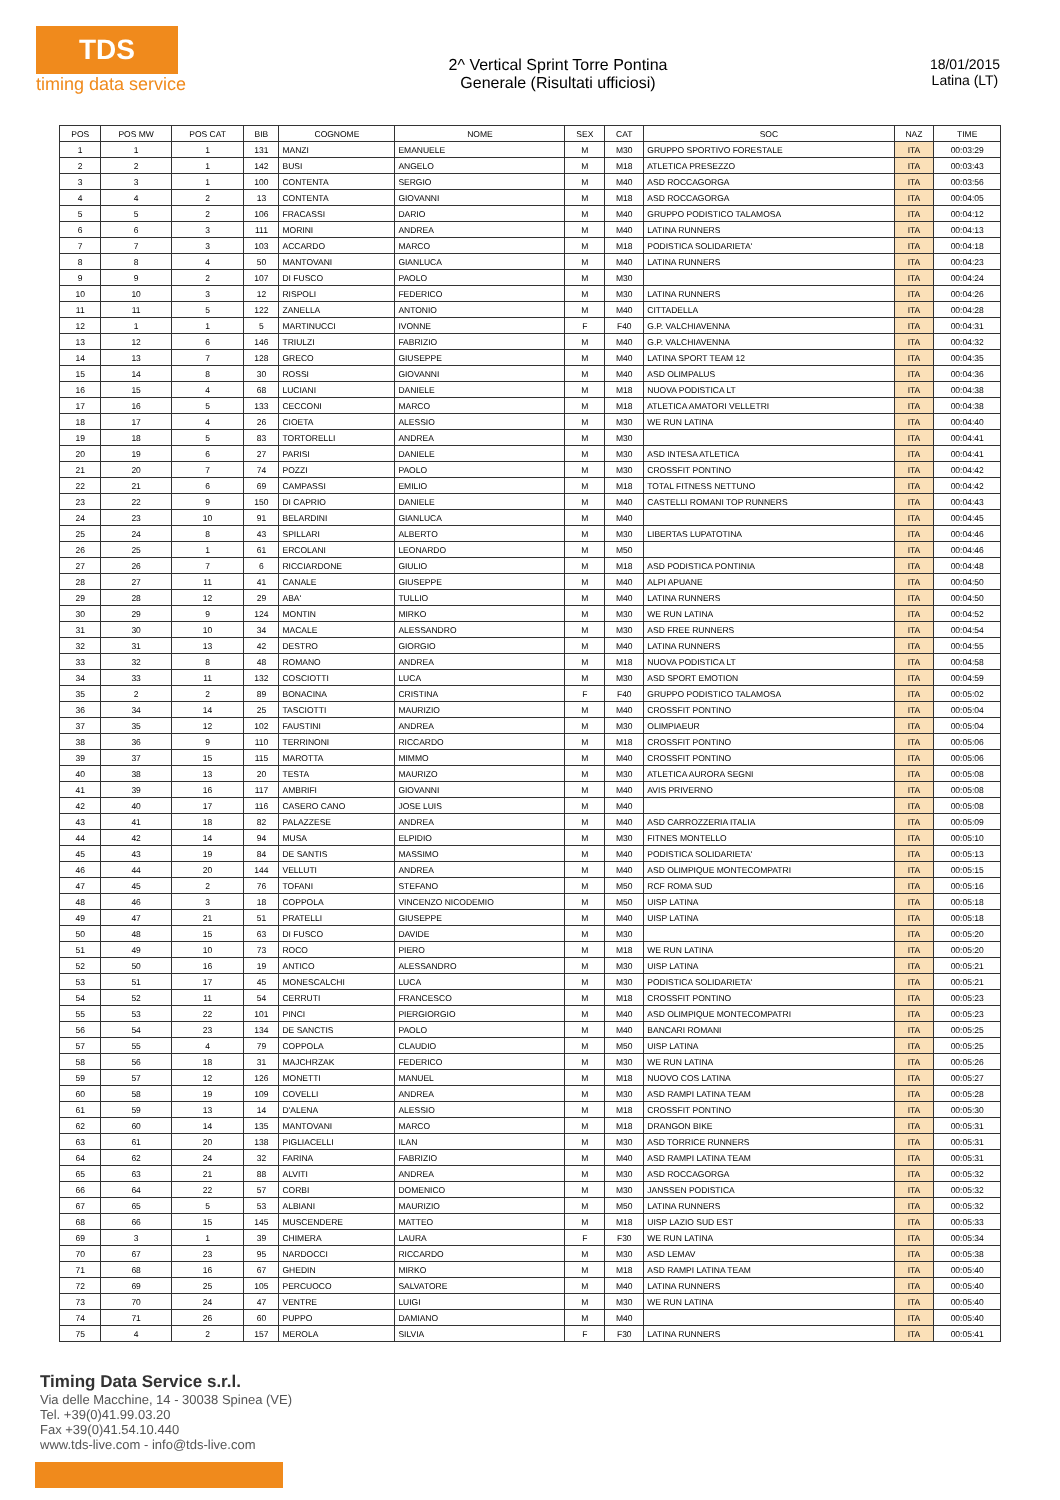TDS
timing data service
2^ Vertical Sprint Torre Pontina
Generale (Risultati ufficiosi)
18/01/2015
Latina (LT)
| POS | POS MW | POS CAT | BIB | COGNOME | NOME | SEX | CAT | SOC | NAZ | TIME |
| --- | --- | --- | --- | --- | --- | --- | --- | --- | --- | --- |
| 1 | 1 | 1 | 131 | MANZI | EMANUELE | M | M30 | GRUPPO SPORTIVO FORESTALE | ITA | 00:03:29 |
| 2 | 2 | 1 | 142 | BUSI | ANGELO | M | M18 | ATLETICA PRESEZZO | ITA | 00:03:43 |
| 3 | 3 | 1 | 100 | CONTENTA | SERGIO | M | M40 | ASD ROCCAGORGA | ITA | 00:03:56 |
| 4 | 4 | 2 | 13 | CONTENTA | GIOVANNI | M | M18 | ASD ROCCAGORGA | ITA | 00:04:05 |
| 5 | 5 | 2 | 106 | FRACASSI | DARIO | M | M40 | GRUPPO PODISTICO TALAMOSA | ITA | 00:04:12 |
| 6 | 6 | 3 | 111 | MORINI | ANDREA | M | M40 | LATINA RUNNERS | ITA | 00:04:13 |
| 7 | 7 | 3 | 103 | ACCARDO | MARCO | M | M18 | PODISTICA SOLIDARIETA' | ITA | 00:04:18 |
| 8 | 8 | 4 | 50 | MANTOVANI | GIANLUCA | M | M40 | LATINA RUNNERS | ITA | 00:04:23 |
| 9 | 9 | 2 | 107 | DI FUSCO | PAOLO | M | M30 | | ITA | 00:04:24 |
| 10 | 10 | 3 | 12 | RISPOLI | FEDERICO | M | M30 | LATINA RUNNERS | ITA | 00:04:26 |
| 11 | 11 | 5 | 122 | ZANELLA | ANTONIO | M | M40 | CITTADELLA | ITA | 00:04:28 |
| 12 | 1 | 1 | 5 | MARTINUCCI | IVONNE | F | F40 | G.P. VALCHIAVENNA | ITA | 00:04:31 |
| 13 | 12 | 6 | 146 | TRIULZI | FABRIZIO | M | M40 | G.P. VALCHIAVENNA | ITA | 00:04:32 |
| 14 | 13 | 7 | 128 | GRECO | GIUSEPPE | M | M40 | LATINA SPORT TEAM 12 | ITA | 00:04:35 |
| 15 | 14 | 8 | 30 | ROSSI | GIOVANNI | M | M40 | ASD OLIMPALUS | ITA | 00:04:36 |
| 16 | 15 | 4 | 68 | LUCIANI | DANIELE | M | M18 | NUOVA PODISTICA LT | ITA | 00:04:38 |
| 17 | 16 | 5 | 133 | CECCONI | MARCO | M | M18 | ATLETICA AMATORI VELLETRI | ITA | 00:04:38 |
| 18 | 17 | 4 | 26 | CIOETA | ALESSIO | M | M30 | WE RUN LATINA | ITA | 00:04:40 |
| 19 | 18 | 5 | 83 | TORTORELLI | ANDREA | M | M30 | | ITA | 00:04:41 |
| 20 | 19 | 6 | 27 | PARISI | DANIELE | M | M30 | ASD INTESA ATLETICA | ITA | 00:04:41 |
| 21 | 20 | 7 | 74 | POZZI | PAOLO | M | M30 | CROSSFIT PONTINO | ITA | 00:04:42 |
| 22 | 21 | 6 | 69 | CAMPASSI | EMILIO | M | M18 | TOTAL FITNESS NETTUNO | ITA | 00:04:42 |
| 23 | 22 | 9 | 150 | DI CAPRIO | DANIELE | M | M40 | CASTELLI ROMANI TOP RUNNERS | ITA | 00:04:43 |
| 24 | 23 | 10 | 91 | BELARDINI | GIANLUCA | M | M40 | | ITA | 00:04:45 |
| 25 | 24 | 8 | 43 | SPILLARI | ALBERTO | M | M30 | LIBERTAS LUPATOTINA | ITA | 00:04:46 |
| 26 | 25 | 1 | 61 | ERCOLANI | LEONARDO | M | M50 | | ITA | 00:04:46 |
| 27 | 26 | 7 | 6 | RICCIARDONE | GIULIO | M | M18 | ASD PODISTICA PONTINIA | ITA | 00:04:48 |
| 28 | 27 | 11 | 41 | CANALE | GIUSEPPE | M | M40 | ALPI APUANE | ITA | 00:04:50 |
| 29 | 28 | 12 | 29 | ABA' | TULLIO | M | M40 | LATINA RUNNERS | ITA | 00:04:50 |
| 30 | 29 | 9 | 124 | MONTIN | MIRKO | M | M30 | WE RUN LATINA | ITA | 00:04:52 |
| 31 | 30 | 10 | 34 | MACALE | ALESSANDRO | M | M30 | ASD FREE RUNNERS | ITA | 00:04:54 |
| 32 | 31 | 13 | 42 | DESTRO | GIORGIO | M | M40 | LATINA RUNNERS | ITA | 00:04:55 |
| 33 | 32 | 8 | 48 | ROMANO | ANDREA | M | M18 | NUOVA PODISTICA LT | ITA | 00:04:58 |
| 34 | 33 | 11 | 132 | COSCIOTTI | LUCA | M | M30 | ASD SPORT EMOTION | ITA | 00:04:59 |
| 35 | 2 | 2 | 89 | BONACINA | CRISTINA | F | F40 | GRUPPO PODISTICO TALAMOSA | ITA | 00:05:02 |
| 36 | 34 | 14 | 25 | TASCIOTTI | MAURIZIO | M | M40 | CROSSFIT PONTINO | ITA | 00:05:04 |
| 37 | 35 | 12 | 102 | FAUSTINI | ANDREA | M | M30 | OLIMPIAEUR | ITA | 00:05:04 |
| 38 | 36 | 9 | 110 | TERRINONI | RICCARDO | M | M18 | CROSSFIT PONTINO | ITA | 00:05:06 |
| 39 | 37 | 15 | 115 | MAROTTA | MIMMO | M | M40 | CROSSFIT PONTINO | ITA | 00:05:06 |
| 40 | 38 | 13 | 20 | TESTA | MAURIZO | M | M30 | ATLETICA AURORA SEGNI | ITA | 00:05:08 |
| 41 | 39 | 16 | 117 | AMBRIFI | GIOVANNI | M | M40 | AVIS PRIVERNO | ITA | 00:05:08 |
| 42 | 40 | 17 | 116 | CASERO CANO | JOSE LUIS | M | M40 | | ITA | 00:05:08 |
| 43 | 41 | 18 | 82 | PALAZZESE | ANDREA | M | M40 | ASD CARROZZERIA ITALIA | ITA | 00:05:09 |
| 44 | 42 | 14 | 94 | MUSA | ELPIDIO | M | M30 | FITNES MONTELLO | ITA | 00:05:10 |
| 45 | 43 | 19 | 84 | DE SANTIS | MASSIMO | M | M40 | PODISTICA SOLIDARIETA' | ITA | 00:05:13 |
| 46 | 44 | 20 | 144 | VELLUTI | ANDREA | M | M40 | ASD OLIMPIQUE MONTECOMPATRI | ITA | 00:05:15 |
| 47 | 45 | 2 | 76 | TOFANI | STEFANO | M | M50 | RCF ROMA SUD | ITA | 00:05:16 |
| 48 | 46 | 3 | 18 | COPPOLA | VINCENZO NICODEMIO | M | M50 | UISP LATINA | ITA | 00:05:18 |
| 49 | 47 | 21 | 51 | PRATELLI | GIUSEPPE | M | M40 | UISP LATINA | ITA | 00:05:18 |
| 50 | 48 | 15 | 63 | DI FUSCO | DAVIDE | M | M30 | | ITA | 00:05:20 |
| 51 | 49 | 10 | 73 | ROCO | PIERO | M | M18 | WE RUN LATINA | ITA | 00:05:20 |
| 52 | 50 | 16 | 19 | ANTICO | ALESSANDRO | M | M30 | UISP LATINA | ITA | 00:05:21 |
| 53 | 51 | 17 | 45 | MONESCALCHI | LUCA | M | M30 | PODISTICA SOLIDARIETA' | ITA | 00:05:21 |
| 54 | 52 | 11 | 54 | CERRUTI | FRANCESCO | M | M18 | CROSSFIT PONTINO | ITA | 00:05:23 |
| 55 | 53 | 22 | 101 | PINCI | PIERGIORGIO | M | M40 | ASD OLIMPIQUE MONTECOMPATRI | ITA | 00:05:23 |
| 56 | 54 | 23 | 134 | DE SANCTIS | PAOLO | M | M40 | BANCARI ROMANI | ITA | 00:05:25 |
| 57 | 55 | 4 | 79 | COPPOLA | CLAUDIO | M | M50 | UISP LATINA | ITA | 00:05:25 |
| 58 | 56 | 18 | 31 | MAJCHRZAK | FEDERICO | M | M30 | WE RUN LATINA | ITA | 00:05:26 |
| 59 | 57 | 12 | 126 | MONETTI | MANUEL | M | M18 | NUOVO COS LATINA | ITA | 00:05:27 |
| 60 | 58 | 19 | 109 | COVELLI | ANDREA | M | M30 | ASD RAMPI LATINA TEAM | ITA | 00:05:28 |
| 61 | 59 | 13 | 14 | D'ALENA | ALESSIO | M | M18 | CROSSFIT PONTINO | ITA | 00:05:30 |
| 62 | 60 | 14 | 135 | MANTOVANI | MARCO | M | M18 | DRANGON BIKE | ITA | 00:05:31 |
| 63 | 61 | 20 | 138 | PIGLIACELLI | ILAN | M | M30 | ASD TORRICE RUNNERS | ITA | 00:05:31 |
| 64 | 62 | 24 | 32 | FARINA | FABRIZIO | M | M40 | ASD RAMPI LATINA TEAM | ITA | 00:05:31 |
| 65 | 63 | 21 | 88 | ALVITI | ANDREA | M | M30 | ASD ROCCAGORGA | ITA | 00:05:32 |
| 66 | 64 | 22 | 57 | CORBI | DOMENICO | M | M30 | JANSSEN PODISTICA | ITA | 00:05:32 |
| 67 | 65 | 5 | 53 | ALBIANI | MAURIZIO | M | M50 | LATINA RUNNERS | ITA | 00:05:32 |
| 68 | 66 | 15 | 145 | MUSCENDERE | MATTEO | M | M18 | UISP LAZIO SUD EST | ITA | 00:05:33 |
| 69 | 3 | 1 | 39 | CHIMERA | LAURA | F | F30 | WE RUN LATINA | ITA | 00:05:34 |
| 70 | 67 | 23 | 95 | NARDOCCI | RICCARDO | M | M30 | ASD LEMAV | ITA | 00:05:38 |
| 71 | 68 | 16 | 67 | GHEDIN | MIRKO | M | M18 | ASD RAMPI LATINA TEAM | ITA | 00:05:40 |
| 72 | 69 | 25 | 105 | PERCUOCO | SALVATORE | M | M40 | LATINA RUNNERS | ITA | 00:05:40 |
| 73 | 70 | 24 | 47 | VENTRE | LUIGI | M | M30 | WE RUN LATINA | ITA | 00:05:40 |
| 74 | 71 | 26 | 60 | PUPPO | DAMIANO | M | M40 | | ITA | 00:05:40 |
| 75 | 4 | 2 | 157 | MEROLA | SILVIA | F | F30 | LATINA RUNNERS | ITA | 00:05:41 |
Timing Data Service s.r.l.
Via delle Macchine, 14 - 30038 Spinea (VE)
Tel. +39(0)41.99.03.20
Fax +39(0)41.54.10.440
www.tds-live.com - info@tds-live.com